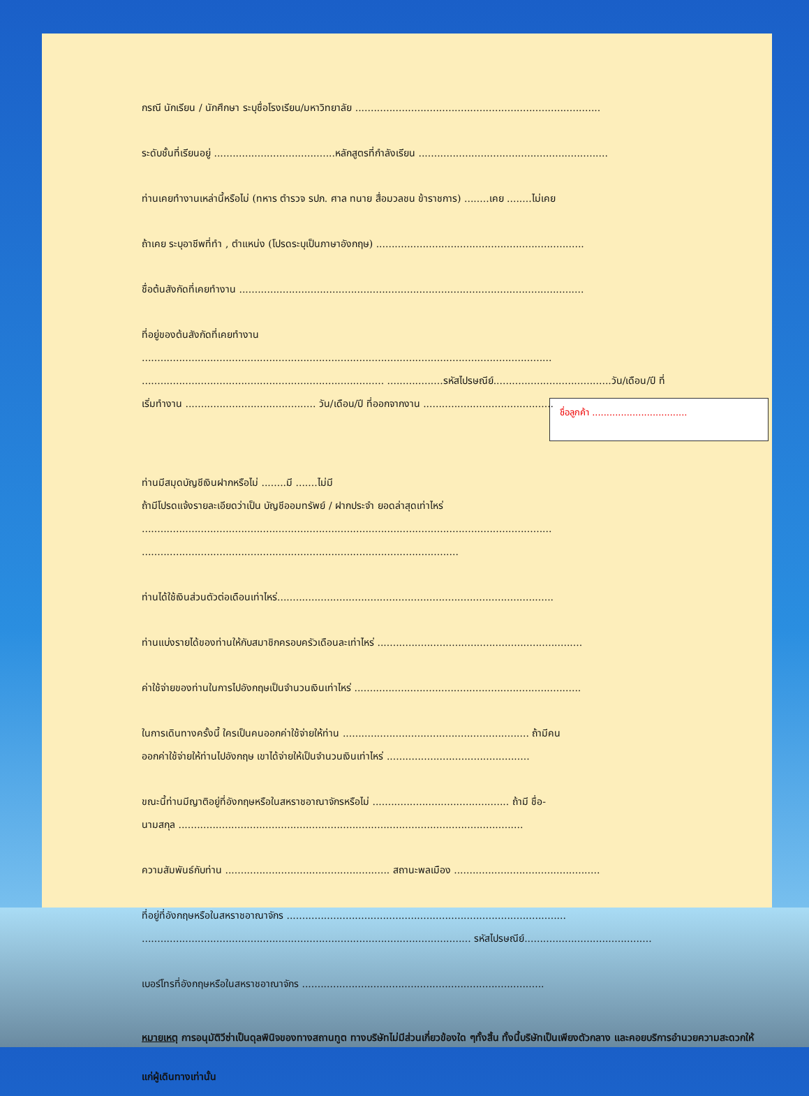ชื่อลูกค้า .................................
กรณี นักเรียน / นักศึกษา ระบุชื่อโรงเรียน/มหาวิทยาลัย ...............................................................................
ระดับชั้นที่เรียนอยู่ .......................................หลักสูตรที่กำลังเรียน .............................................................
ท่านเคยทำงานเหล่านี้หรือไม่ (ทหาร ตำรวจ รปภ. ศาล ทนาย สื่อมวลชน ข้าราชการ) ........เคย ........ไม่เคย
ถ้าเคย ระบุอาชีพที่ทำ , ตำแหน่ง (โปรดระบุเป็นภาษาอังกฤษ) ...................................................................
ชื่อต้นสังกัดที่เคยทำงาน ...............................................................................................................
ที่อยู่ของต้นสังกัดที่เคยทำงาน
....................................................................................................................................
.............................................................................. ..................รหัสไปรษณีย์......................................วัน/เดือน/ปี ที่
เริ่มทำงาน .......................................... วัน/เดือน/ปี ที่ออกจากงาน ..........................................
ท่านมีสมุดบัญชีเงินฝากหรือไม่ ........มี .......ไม่มี
ถ้ามีโปรดแจ้งรายละเอียดว่าเป็น บัญชีออมทรัพย์ / ฝากประจำ ยอดล่าสุดเท่าไหร่
....................................................................................................................................
......................................................................................................
ท่านได้ใช้เงินส่วนตัวต่อเดือนเท่าไหร่.........................................................................................
ท่านแบ่งรายได้ของท่านให้กับสมาชิกครอบครัวเดือนละเท่าไหร่ ..................................................................
ค่าใช้จ่ายของท่านในการไปอังกฤษเป็นจำนวนเงินเท่าไหร่ .........................................................................
ในการเดินทางครั้งนี้ ใครเป็นคนออกค่าใช้จ่ายให้ท่าน ............................................................ ถ้ามีคน
ออกค่าใช้จ่ายให้ท่านไปอังกฤษ เขาได้จ่ายให้เป็นจำนวนเงินเท่าไหร่ ..............................................
ขณะนี้ท่านมีญาติอยู่ที่อังกฤษหรือในสหราชอาณาจักรหรือไม่ ............................................ ถ้ามี ชื่อ-
นามสกุล ...............................................................................................................
ความสัมพันธ์กับท่าน ..................................................... สถานะพลเมือง ...............................................
ที่อยู่ที่อังกฤษหรือในสหราชอาณาจักร ..........................................................................................
.......................................................................................................... รหัสไปรษณีย์.........................................
เบอร์โทรที่อังกฤษหรือในสหราชอาณาจักร ..............................................................................
หมายเหตุ การอนุมัติวีซ่าเป็นดุลพินิจของทางสถานทูต ทางบริษัทไม่มีส่วนเกี่ยวข้องใด ๆทั้งสิ้น ทั้งนี้บริษัทเป็นเพียงตัวกลาง และคอยบริการอำนวยความสะดวกให้แก่ผู้เดินทางเท่านั้น